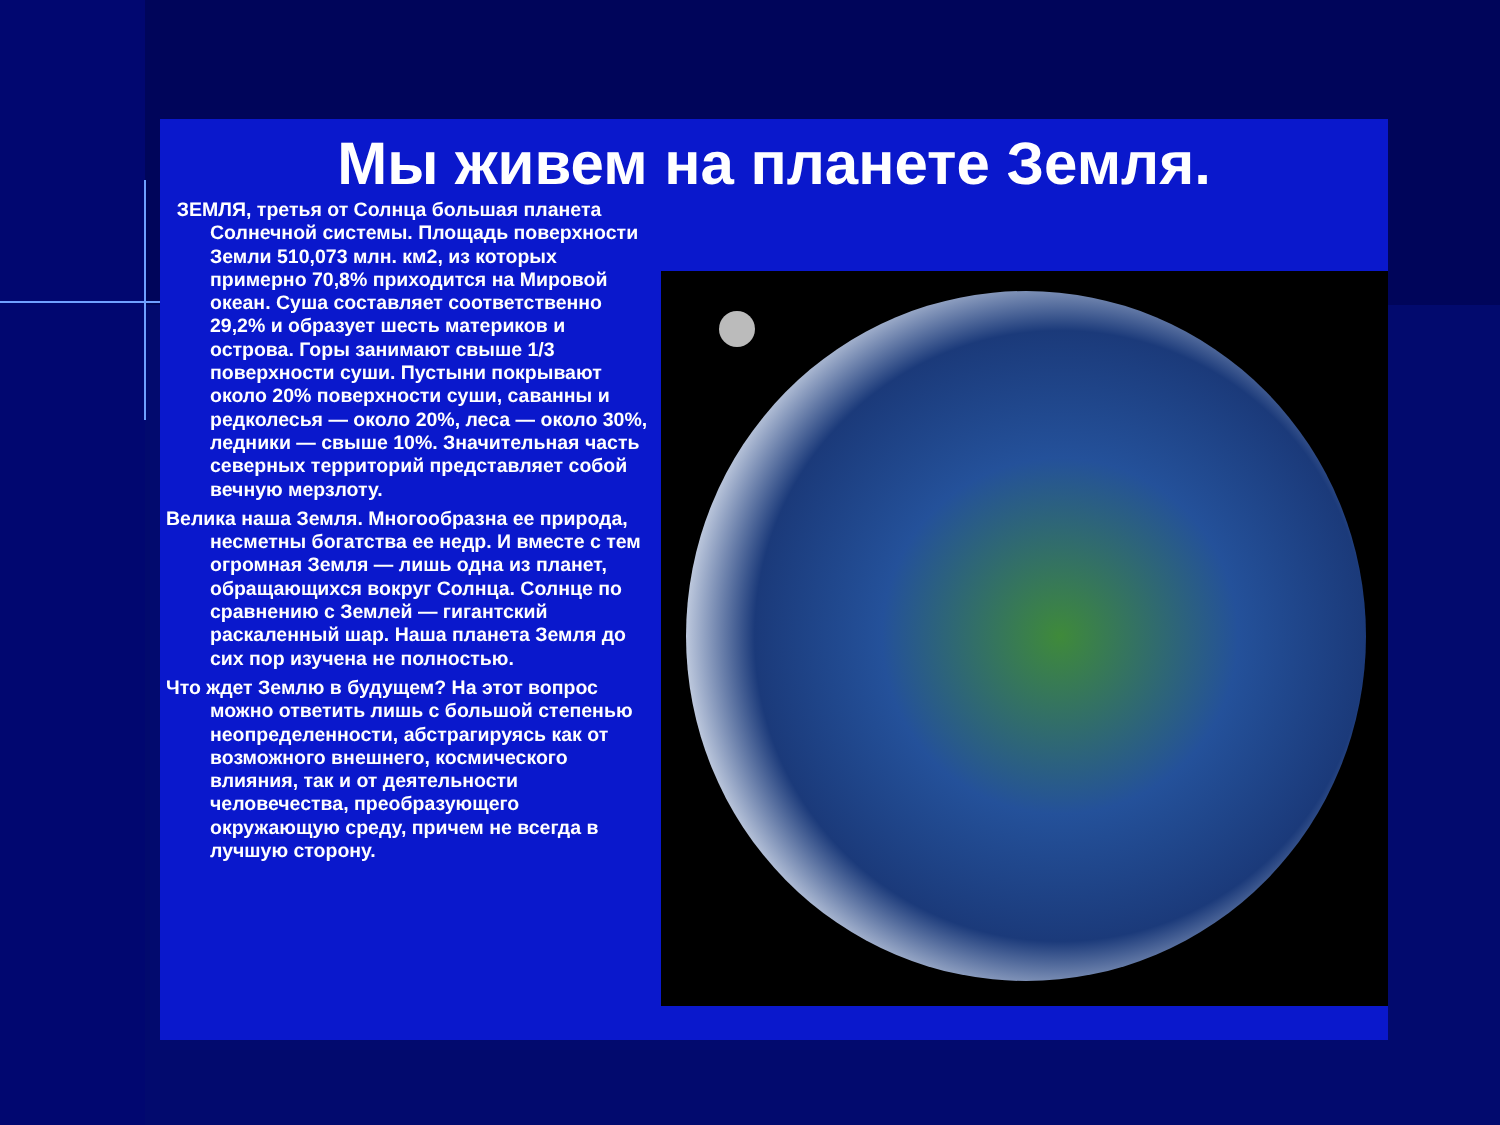Мы живем на планете Земля.
ЗЕМЛЯ, третья от Солнца большая планета Солнечной системы. Площадь поверхности Земли 510,073 млн. км2, из которых примерно 70,8% приходится на Мировой океан. Суша составляет соответственно 29,2% и образует шесть материков и острова. Горы занимают свыше 1/3 поверхности суши. Пустыни покрывают около 20% поверхности суши, саванны и редколесья — около 20%, леса — около 30%, ледники — свыше 10%. Значительная часть северных территорий представляет собой вечную мерзлоту.
Велика наша Земля. Многообразна ее природа, несметны богатства ее недр. И вместе с тем огромная Земля — лишь одна из планет, обращающихся вокруг Солнца. Солнце по сравнению с Землей — гигантский раскаленный шар. Наша планета Земля до сих пор изучена не полностью.
Что ждет Землю в будущем? На этот вопрос можно ответить лишь с большой степенью неопределенности, абстрагируясь как от возможного внешнего, космического влияния, так и от деятельности человечества, преобразующего окружающую среду, причем не всегда в лучшую сторону.